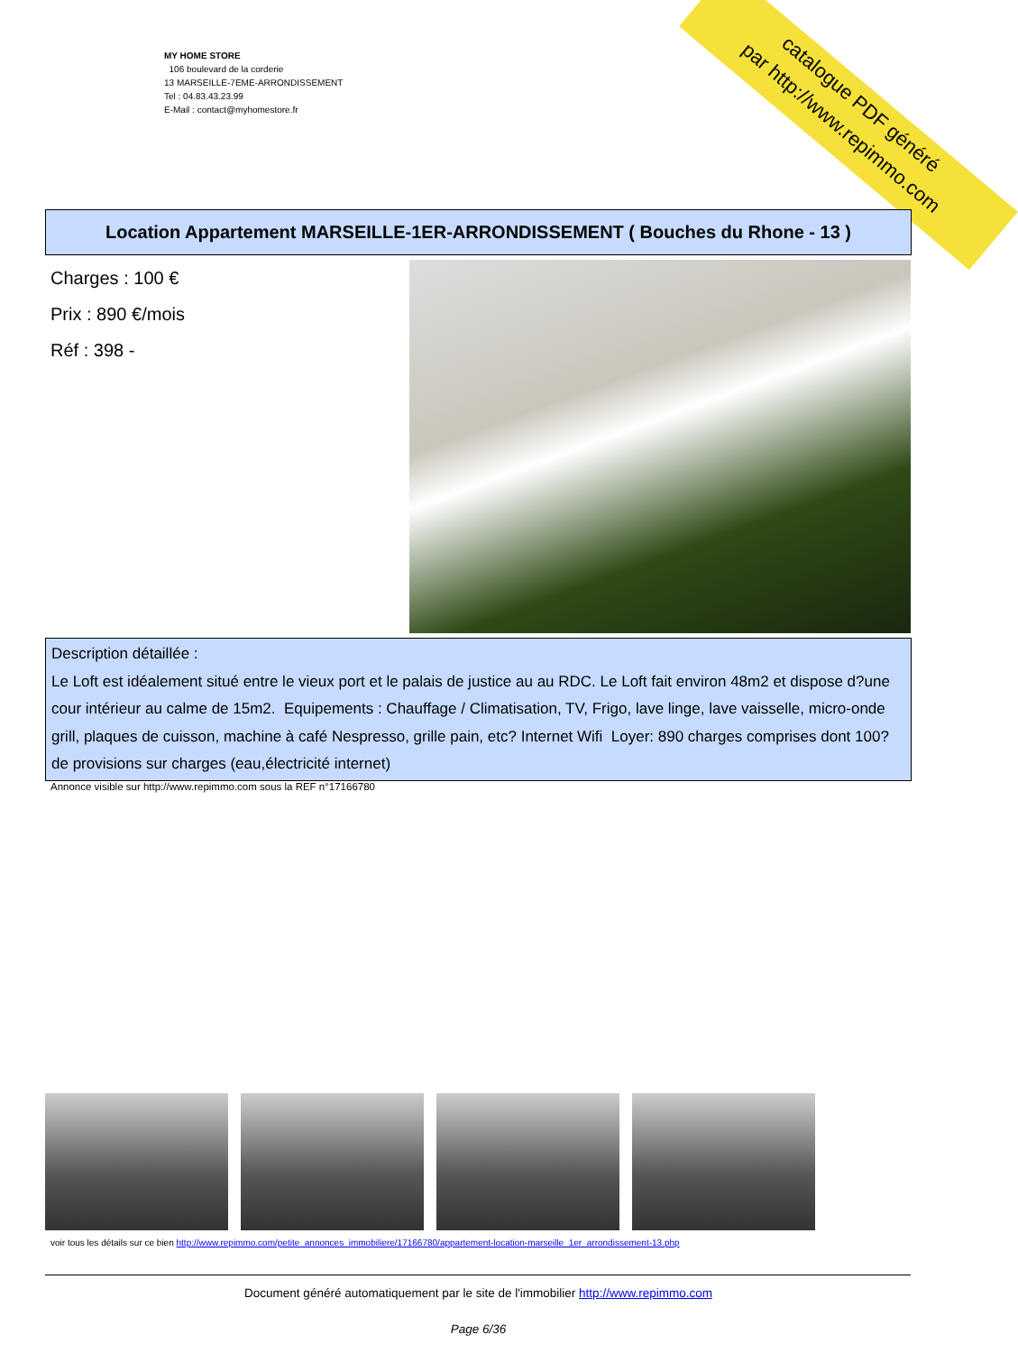MY HOME STORE
106 boulevard de la corderie
13 MARSEILLE-7EME-ARRONDISSEMENT
Tel : 04.83.43.23.99
E-Mail : contact@myhomestore.fr
catalogue PDF généré
par http://www.repimmo.com
Location Appartement MARSEILLE-1ER-ARRONDISSEMENT ( Bouches du Rhone - 13 )
Charges : 100 €
Prix : 890 €/mois
Réf : 398 -
Description détaillée :
Le Loft est idéalement situé entre le vieux port et le palais de justice au au RDC. Le Loft fait environ 48m2 et dispose d?une cour intérieur au calme de 15m2. Equipements : Chauffage / Climatisation, TV, Frigo, lave linge, lave vaisselle, micro-onde grill, plaques de cuisson, machine à café Nespresso, grille pain, etc? Internet Wifi Loyer: 890 charges comprises dont 100? de provisions sur charges (eau,électricité internet)
Annonce visible sur http://www.repimmo.com sous la REF n°17166780
voir tous les détails sur ce bien http://www.repimmo.com/petite_annonces_immobiliere/17166780/appartement-location-marseille_1er_arrondissement-13.php
Document généré automatiquement par le site de l'immobilier http://www.repimmo.com
Page 6/36